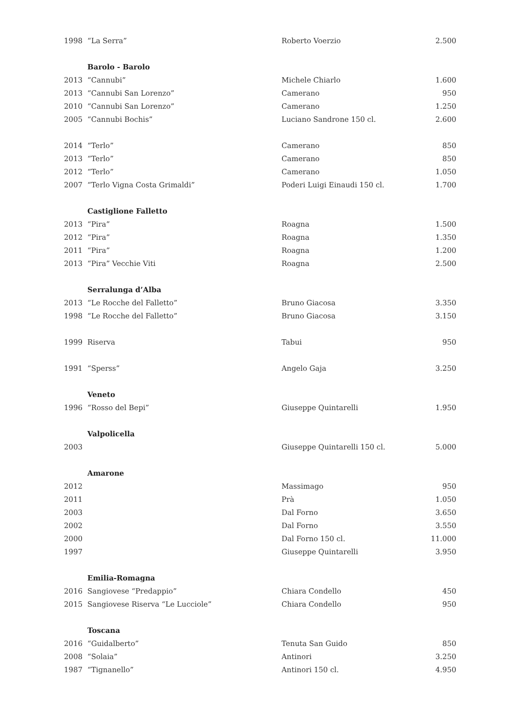| 1998 | “La Serra” | Roberto Voerzio | 2.500 |
| | Barolo - Barolo | | |
| 2013 | “Cannubi” | Michele Chiarlo | 1.600 |
| 2013 | “Cannubi San Lorenzo” | Camerano | 950 |
| 2010 | “Cannubi San Lorenzo” | Camerano | 1.250 |
| 2005 | “Cannubi Bochis” | Luciano Sandrone 150 cl. | 2.600 |
| 2014 | “Terlo” | Camerano | 850 |
| 2013 | “Terlo” | Camerano | 850 |
| 2012 | “Terlo” | Camerano | 1.050 |
| 2007 | “Terlo Vigna Costa Grimaldi” | Poderi Luigi Einaudi 150 cl. | 1.700 |
| | Castiglione Falletto | | |
| 2013 | “Pira” | Roagna | 1.500 |
| 2012 | “Pira” | Roagna | 1.350 |
| 2011 | “Pira” | Roagna | 1.200 |
| 2013 | “Pira” Vecchie Viti | Roagna | 2.500 |
| | Serralunga d’Alba | | |
| 2013 | “Le Rocche del Falletto” | Bruno Giacosa | 3.350 |
| 1998 | “Le Rocche del Falletto” | Bruno Giacosa | 3.150 |
| 1999 | Riserva | Tabui | 950 |
| 1991 | “Sperss” | Angelo Gaja | 3.250 |
| | Veneto | | |
| 1996 | “Rosso del Bepi” | Giuseppe Quintarelli | 1.950 |
| | Valpolicella | | |
| 2003 | | Giuseppe Quintarelli 150 cl. | 5.000 |
| | Amarone | | |
| 2012 | | Massimago | 950 |
| 2011 | | Prà | 1.050 |
| 2003 | | Dal Forno | 3.650 |
| 2002 | | Dal Forno | 3.550 |
| 2000 | | Dal Forno 150 cl. | 11.000 |
| 1997 | | Giuseppe Quintarelli | 3.950 |
| | Emilia-Romagna | | |
| 2016 | Sangiovese “Predappio” | Chiara Condello | 450 |
| 2015 | Sangiovese Riserva “Le Lucciole” | Chiara Condello | 950 |
| | Toscana | | |
| 2016 | “Guidalberto” | Tenuta San Guido | 850 |
| 2008 | “Solaia” | Antinori | 3.250 |
| 1987 | “Tignanello” | Antinori 150 cl. | 4.950 |